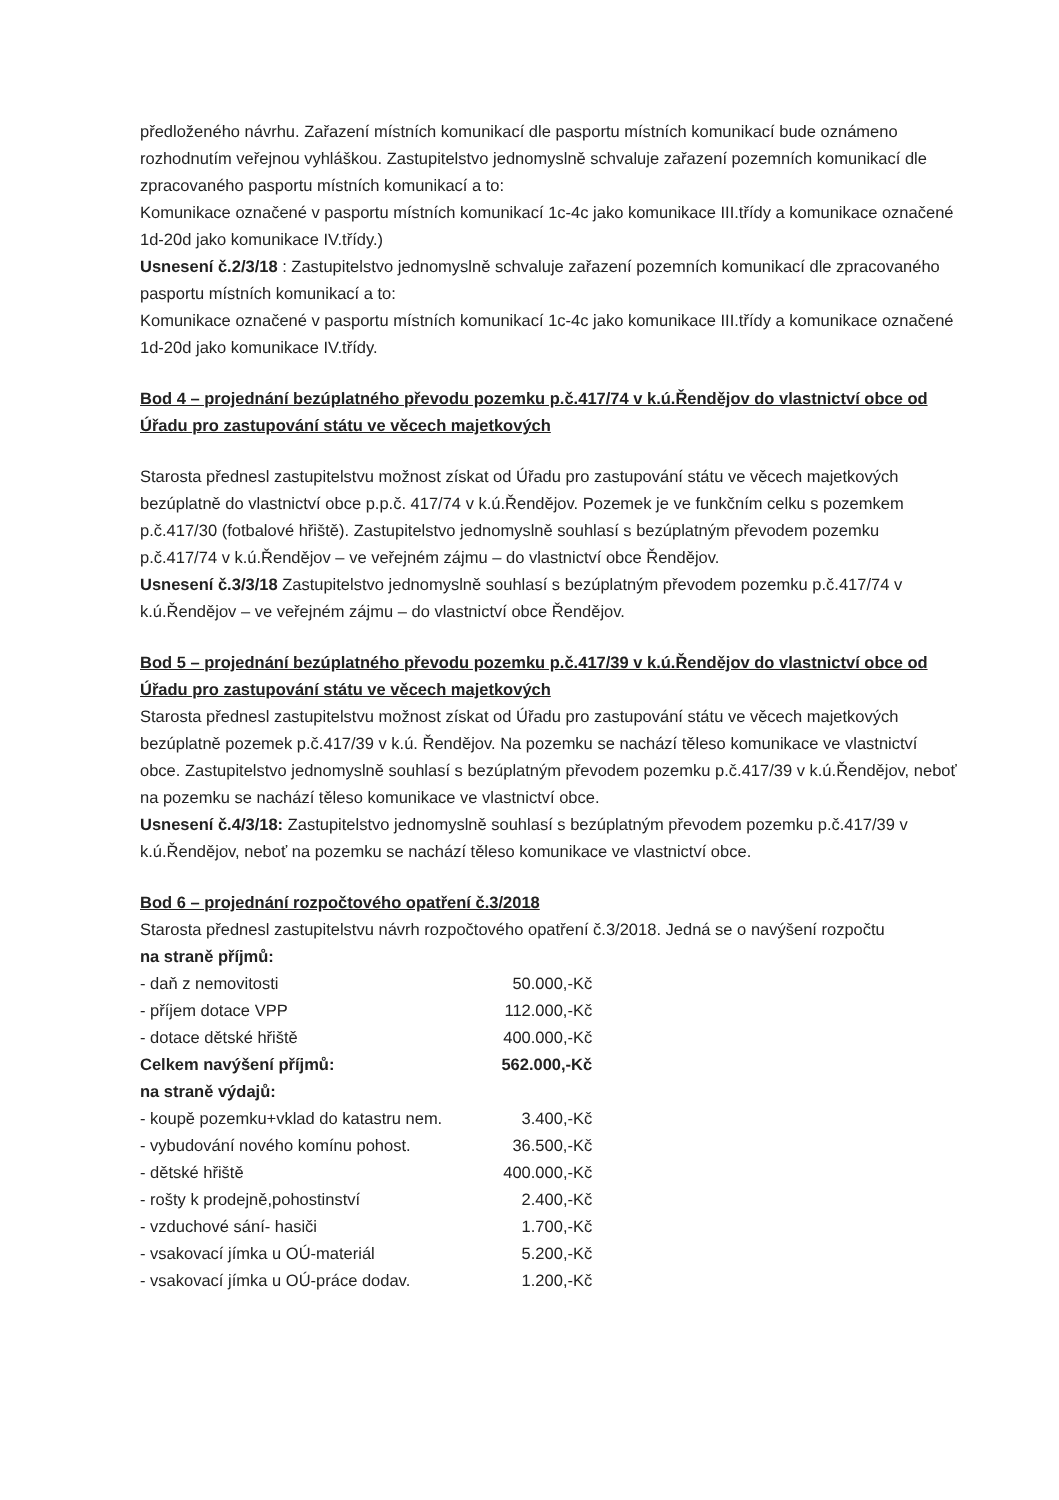předloženého návrhu. Zařazení místních komunikací dle pasportu místních komunikací bude oznámeno rozhodnutím veřejnou vyhláškou. Zastupitelstvo jednomyslně schvaluje zařazení pozemních komunikací dle zpracovaného pasportu místních komunikací a to:
Komunikace označené v pasportu místních komunikací 1c-4c jako komunikace III.třídy a komunikace označené 1d-20d jako komunikace IV.třídy.)
Usnesení č.2/3/18 : Zastupitelstvo jednomyslně schvaluje zařazení pozemních komunikací dle zpracovaného pasportu místních komunikací a to:
Komunikace označené v pasportu místních komunikací 1c-4c jako komunikace III.třídy a komunikace označené 1d-20d jako komunikace IV.třídy.
Bod 4 – projednání bezúplatného převodu pozemku p.č.417/74 v k.ú.Řendějov do vlastnictví obce od Úřadu pro zastupování státu ve věcech majetkových
Starosta přednesl zastupitelstvu možnost získat od Úřadu pro zastupování státu ve věcech majetkových bezúplatně do vlastnictví obce p.p.č. 417/74 v k.ú.Řendějov. Pozemek je ve funkčním celku s pozemkem p.č.417/30 (fotbalové hřiště). Zastupitelstvo jednomyslně souhlasí s bezúplatným převodem pozemku p.č.417/74 v k.ú.Řendějov – ve veřejném zájmu – do vlastnictví obce Řendějov.
Usnesení č.3/3/18 Zastupitelstvo jednomyslně souhlasí s bezúplatným převodem pozemku p.č.417/74 v k.ú.Řendějov – ve veřejném zájmu – do vlastnictví obce Řendějov.
Bod 5 – projednání bezúplatného převodu pozemku p.č.417/39 v k.ú.Řendějov do vlastnictví obce od Úřadu pro zastupování státu ve věcech majetkových
Starosta přednesl zastupitelstvu možnost získat od Úřadu pro zastupování státu ve věcech majetkových bezúplatně pozemek p.č.417/39 v k.ú. Řendějov. Na pozemku se nachází těleso komunikace ve vlastnictví obce. Zastupitelstvo jednomyslně souhlasí s bezúplatným převodem pozemku p.č.417/39 v k.ú.Řendějov, neboť na pozemku se nachází těleso komunikace ve vlastnictví obce.
Usnesení č.4/3/18: Zastupitelstvo jednomyslně souhlasí s bezúplatným převodem pozemku p.č.417/39 v k.ú.Řendějov, neboť na pozemku se nachází těleso komunikace ve vlastnictví obce.
Bod 6 – projednání rozpočtového opatření č.3/2018
Starosta přednesl zastupitelstvu návrh rozpočtového opatření č.3/2018. Jedná se o navýšení rozpočtu
| na straně příjmů: | |
| - daň z nemovitosti | 50.000,-Kč |
| - příjem dotace VPP | 112.000,-Kč |
| - dotace dětské hřiště | 400.000,-Kč |
| Celkem navýšení příjmů: | 562.000,-Kč |
| na straně výdajů: | |
| - koupě pozemku+vklad do katastru nem. | 3.400,-Kč |
| - vybudování nového komínu pohost. | 36.500,-Kč |
| - dětské hřiště | 400.000,-Kč |
| - rošty k prodejně,pohostinství | 2.400,-Kč |
| - vzduchové sání- hasiči | 1.700,-Kč |
| - vsakovací jímka u OÚ-materiál | 5.200,-Kč |
| - vsakovací jímka u OÚ-práce dodav. | 1.200,-Kč |